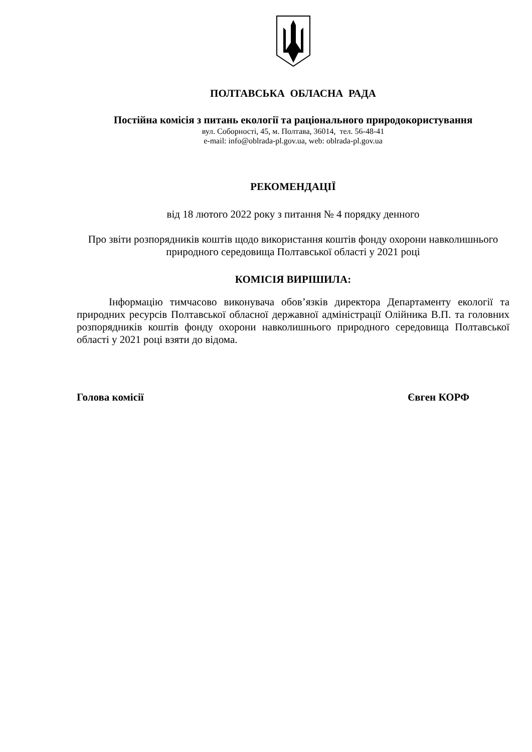ПОЛТАВСЬКА ОБЛАСНА РАДА
Постійна комісія з питань екології та раціонального природокористування
вул. Соборності, 45, м. Полтава, 36014, тел. 56-48-41
e-mail: info@oblrada-pl.gov.ua, web: oblrada-pl.gov.ua
РЕКОМЕНДАЦІЇ
від 18 лютого 2022 року з питання № 4 порядку денного
Про звіти розпорядників коштів щодо використання коштів фонду охорони навколишнього природного середовища Полтавської області у 2021 році
КОМІСІЯ ВИРІШИЛА:
Інформацію тимчасово виконувача обов’язків директора Департаменту екології та природних ресурсів Полтавської обласної державної адміністрації Олійника В.П. та головних розпорядників коштів фонду охорони навколишнього природного середовища Полтавської області у 2021 році взяти до відома.
Голова комісії Євген КОРФ